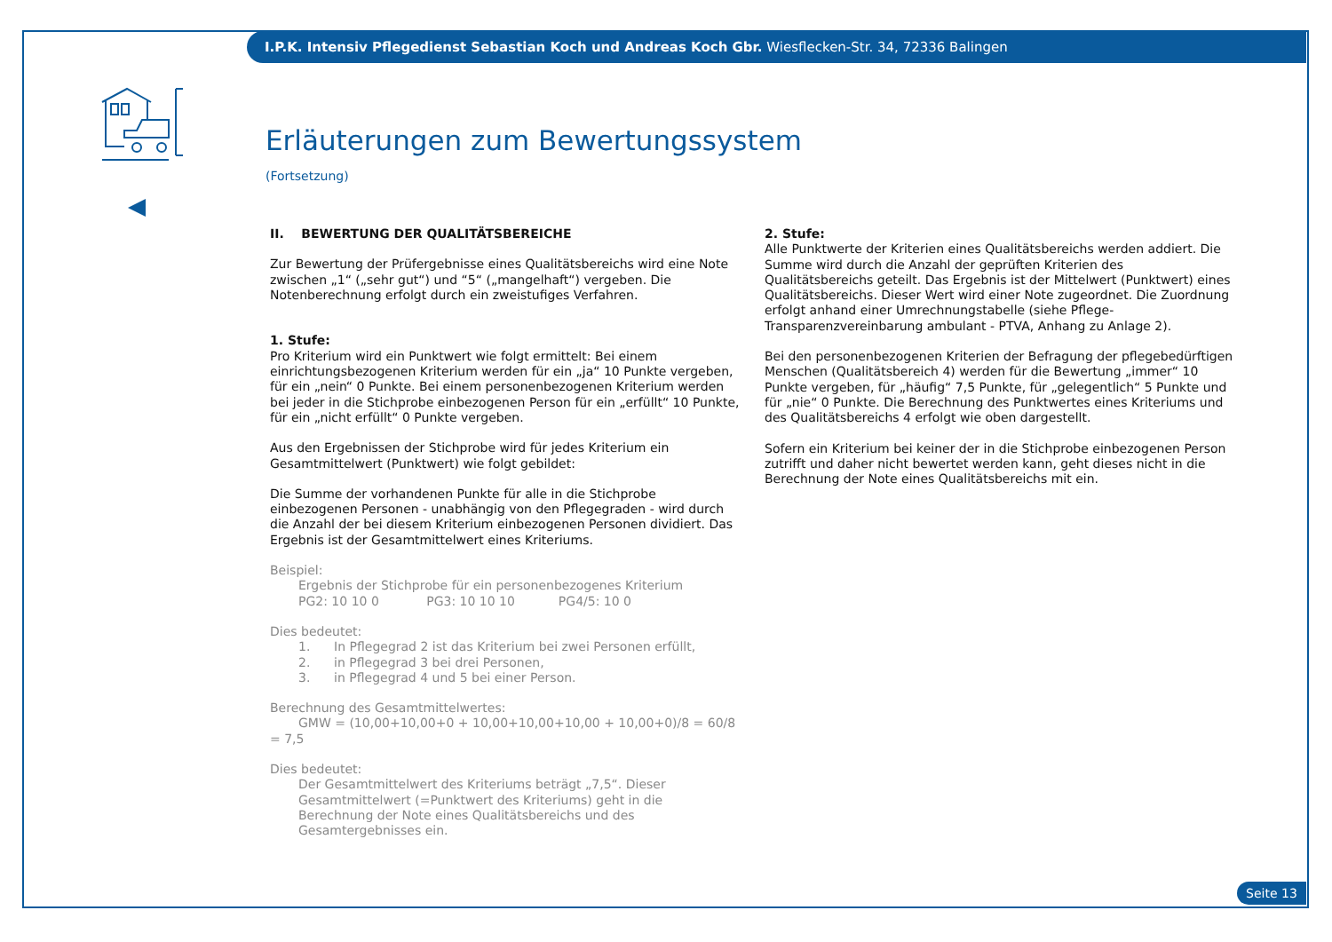I.P.K. Intensiv Pflegedienst Sebastian Koch und Andreas Koch Gbr. Wiesflecken-Str. 34, 72336 Balingen
Erläuterungen zum Bewertungssystem
(Fortsetzung)
II. BEWERTUNG DER QUALITÄTSBEREICHE
Zur Bewertung der Prüfergebnisse eines Qualitätsbereichs wird eine Note zwischen „1“ („sehr gut“) und “5“ („mangelhaft“) vergeben. Die Notenberechnung erfolgt durch ein zweistufiges Verfahren.
1. Stufe:
Pro Kriterium wird ein Punktwert wie folgt ermittelt: Bei einem einrichtungsbezogenen Kriterium werden für ein „ja“ 10 Punkte vergeben, für ein „nein“ 0 Punkte. Bei einem personenbezogenen Kriterium werden bei jeder in die Stichprobe einbezogenen Person für ein „erfüllt“ 10 Punkte, für ein „nicht erfüllt“ 0 Punkte vergeben.
Aus den Ergebnissen der Stichprobe wird für jedes Kriterium ein Gesamtmittelwert (Punktwert) wie folgt gebildet:
Die Summe der vorhandenen Punkte für alle in die Stichprobe einbezogenen Personen - unabhängig von den Pflegegraden - wird durch die Anzahl der bei diesem Kriterium einbezogenen Personen dividiert. Das Ergebnis ist der Gesamtmittelwert eines Kriteriums.
Beispiel:
Ergebnis der Stichprobe für ein personenbezogenes Kriterium
PG2: 10 10 0 PG3: 10 10 10 PG4/5: 10 0
Dies bedeutet:
1. In Pflegegrad 2 ist das Kriterium bei zwei Personen erfüllt,
2. in Pflegegrad 3 bei drei Personen,
3. in Pflegegrad 4 und 5 bei einer Person.
Berechnung des Gesamtmittelwertes:
GMW = (10,00+10,00+0 + 10,00+10,00+10,00 + 10,00+0)/8 = 60/8 = 7,5
Dies bedeutet:
Der Gesamtmittelwert des Kriteriums beträgt „7,5“. Dieser Gesamtmittelwert (=Punktwert des Kriteriums) geht in die Berechnung der Note eines Qualitätsbereichs und des Gesamtergebnisses ein.
2. Stufe:
Alle Punktwerte der Kriterien eines Qualitätsbereichs werden addiert. Die Summe wird durch die Anzahl der geprüften Kriterien des Qualitätsbereichs geteilt. Das Ergebnis ist der Mittelwert (Punktwert) eines Qualitätsbereichs. Dieser Wert wird einer Note zugeordnet. Die Zuordnung erfolgt anhand einer Umrechnungstabelle (siehe Pflege-Transparenzvereinbarung ambulant - PTVA, Anhang zu Anlage 2).
Bei den personenbezogenen Kriterien der Befragung der pflegebedürftigen Menschen (Qualitätsbereich 4) werden für die Bewertung „immer“ 10 Punkte vergeben, für „häufig“ 7,5 Punkte, für „gelegentlich“ 5 Punkte und für „nie“ 0 Punkte. Die Berechnung des Punktwertes eines Kriteriums und des Qualitätsbereichs 4 erfolgt wie oben dargestellt.
Sofern ein Kriterium bei keiner der in die Stichprobe einbezogenen Person zutrifft und daher nicht bewertet werden kann, geht dieses nicht in die Berechnung der Note eines Qualitätsbereichs mit ein.
Seite 13